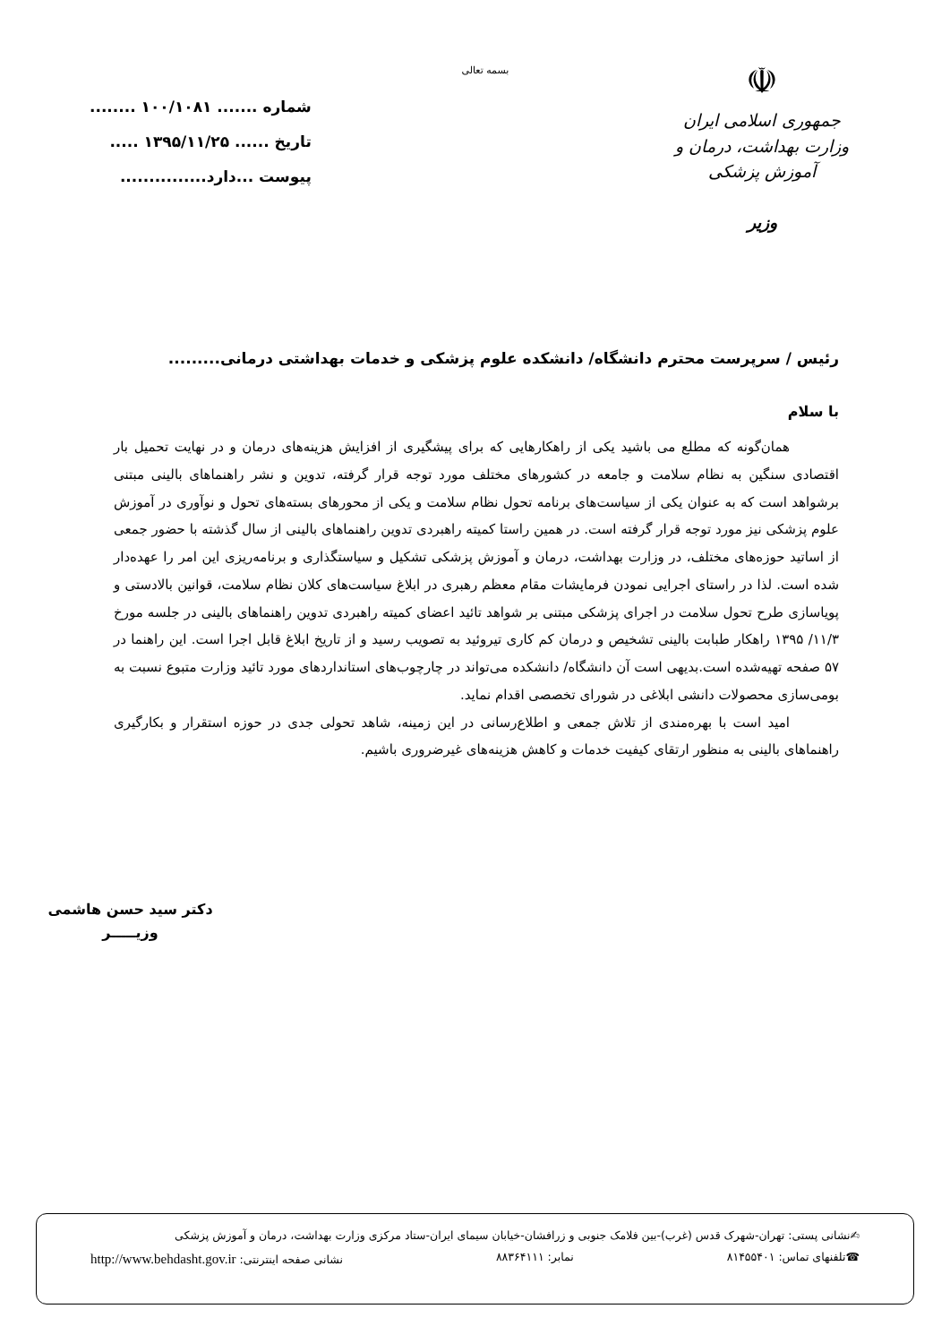☫
جمهوری اسلامی ایران
وزارت بهداشت، درمان و آموزش پزشکی
وزیر
بسمه تعالی
شماره ....... ۱۰۰/۱۰۸۱ ........
تاریخ ...... ۱۳۹۵/۱۱/۲۵ .....
پیوست ...دارد...............
رئیس / سرپرست محترم دانشگاه/ دانشکده علوم پزشکی و خدمات بهداشتی درمانی.........
با سلام
همان‌گونه که مطلع می باشید یکی از راهکارهایی که برای پیشگیری از افزایش هزینه‌های درمان و در نهایت تحمیل بار اقتصادی سنگین به نظام سلامت و جامعه در کشورهای مختلف مورد توجه قرار گرفته، تدوین و نشر راهنماهای بالینی مبتنی برشواهد است که به عنوان یکی از سیاست‌های برنامه تحول نظام سلامت و یکی از محورهای بسته‌های تحول و نوآوری در آموزش علوم پزشکی نیز مورد توجه قرار گرفته است. در همین راستا کمیته راهبردی تدوین راهنماهای بالینی از سال گذشته با حضور جمعی از اساتید حوزه‌های مختلف، در وزارت بهداشت، درمان و آموزش پزشکی تشکیل و سیاستگذاری و برنامه‌ریزی این امر را عهده‌دار شده است. لذا در راستای اجرایی نمودن فرمایشات مقام معظم رهبری در ابلاغ سیاست‌های کلان نظام سلامت، قوانین بالادستی و پویاسازی طرح تحول سلامت در اجرای پزشکی مبتنی بر شواهد تائید اعضای کمیته راهبردی تدوین راهنماهای بالینی در جلسه مورخ ۱۱/۳/ ۱۳۹۵ راهکار طبابت بالینی تشخیص و درمان کم کاری تیروئید به تصویب رسید و از تاریخ ابلاغ قابل اجرا است. این راهنما در ۵۷ صفحه تهیه‌شده است.بدیهی است آن دانشگاه/ دانشکده می‌تواند در چارچوب‌های استانداردهای مورد تائید وزارت متبوع نسبت به بومی‌سازی محصولات دانشی ابلاغی در شورای تخصصی اقدام نماید.
امید است با بهره‌مندی از تلاش جمعی و اطلاع‌رسانی در این زمینه، شاهد تحولی جدی در حوزه استقرار و بکارگیری راهنماهای بالینی به منظور ارتقای کیفیت خدمات و کاهش هزینه‌های غیرضروری باشیم.
دکتر سید حسن هاشمی
وزیـــــر
✍نشانی پستی: تهران-شهرک قدس (غرب)-بین فلامک جنوبی و زرافشان-خیابان سیمای ایران-ستاد مرکزی وزارت بهداشت، درمان و آموزش پزشکی
☎تلفنهای تماس: ۸۱۴۵۵۴۰۱ نمابر: ۸۸۳۶۴۱۱۱ نشانی صفحه اینترنتی: http://www.behdasht.gov.ir